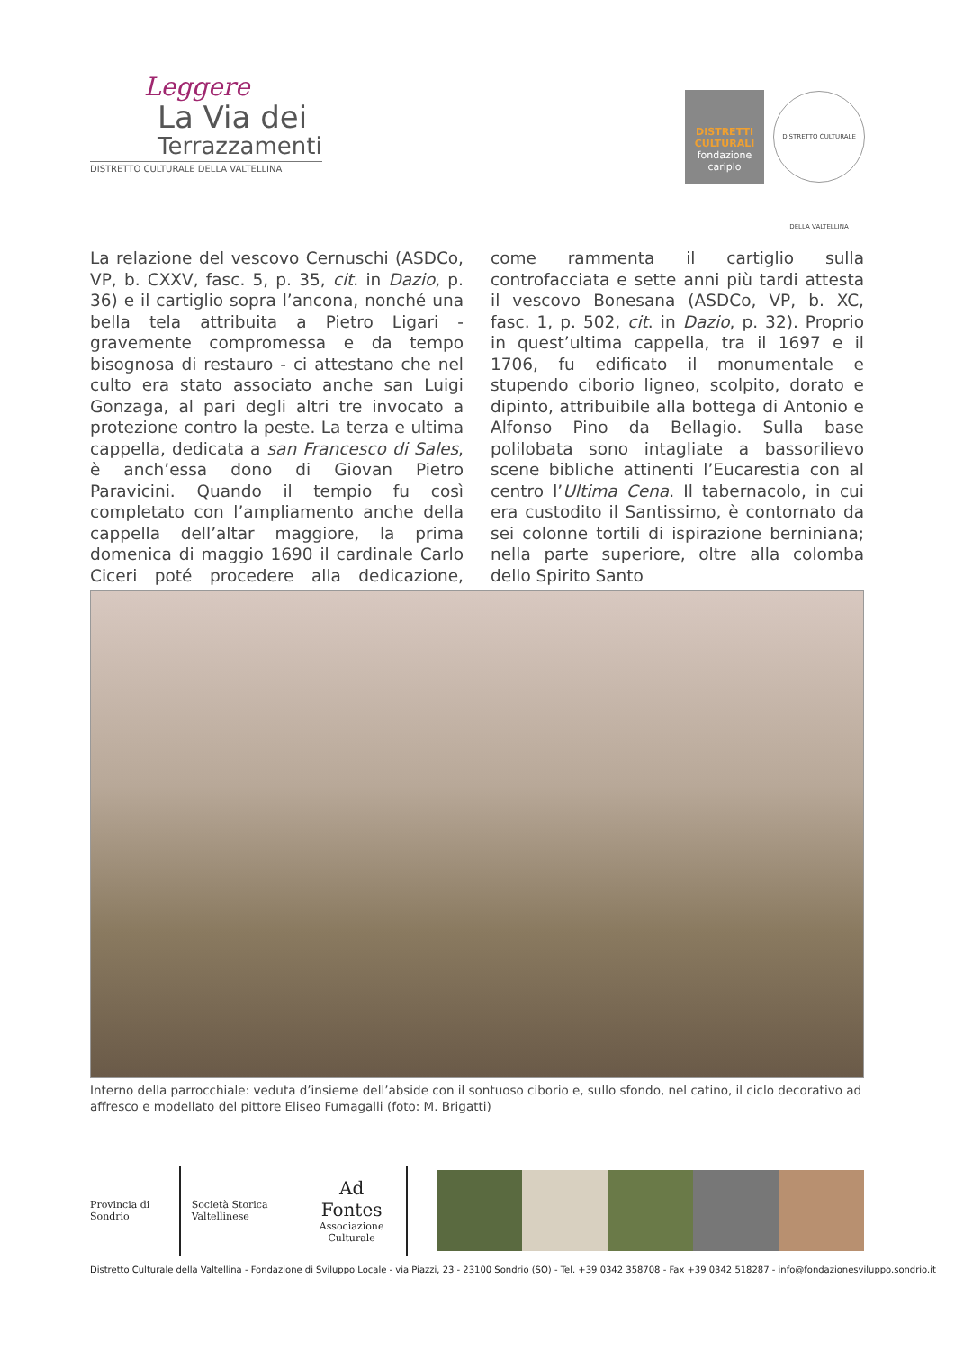Leggere
La Via dei
Terrazzamenti
DISTRETTO CULTURALE DELLA VALTELLINA
DISTRETTI CULTURALI
fondazione cariplo
DISTRETTO CULTURALE DELLA VALTELLINA
La relazione del vescovo Cernuschi (ASDCo, VP, b. CXXV, fasc. 5, p. 35, cit. in Dazio, p. 36) e il cartiglio sopra l’ancona, nonché una bella tela attribuita a Pietro Ligari - gravemente compromessa e da tempo bisognosa di restauro - ci attestano che nel culto era stato associato anche san Luigi Gonzaga, al pari degli altri tre invocato a protezione contro la peste. La terza e ultima cappella, dedicata a san Francesco di Sales, è anch’essa dono di Giovan Pietro Paravicini. Quando il tempio fu così completato con l’ampliamento anche della cappella dell’altar maggiore, la prima domenica di maggio 1690 il cardinale Carlo Ciceri poté procedere alla dedicazione, come rammenta il cartiglio sulla controfacciata e sette anni più tardi attesta il vescovo Bonesana (ASDCo, VP, b. XC, fasc. 1, p. 502, cit. in Dazio, p. 32). Proprio in quest’ultima cappella, tra il 1697 e il 1706, fu edificato il monumentale e stupendo ciborio ligneo, scolpito, dorato e dipinto, attribuibile alla bottega di Antonio e Alfonso Pino da Bellagio. Sulla base polilobata sono intagliate a bassorilievo scene bibliche attinenti l’Eucarestia con al centro l’Ultima Cena. Il tabernacolo, in cui era custodito il Santissimo, è contornato da sei colonne tortili di ispirazione berniniana; nella parte superiore, oltre alla colomba dello Spirito Santo
Interno della parrocchiale: veduta d’insieme dell’abside con il sontuoso ciborio e, sullo sfondo, nel catino, il ciclo decorativo ad affresco e modellato del pittore Eliseo Fumagalli (foto: M. Brigatti)
Provincia di Sondrio Società Storica Valtellinese
Ad Fontes
Associazione Culturale
Distretto Culturale della Valtellina - Fondazione di Sviluppo Locale - via Piazzi, 23 - 23100 Sondrio (SO) - Tel. +39 0342 358708 - Fax +39 0342 518287 - info@fondazionesviluppo.sondrio.it